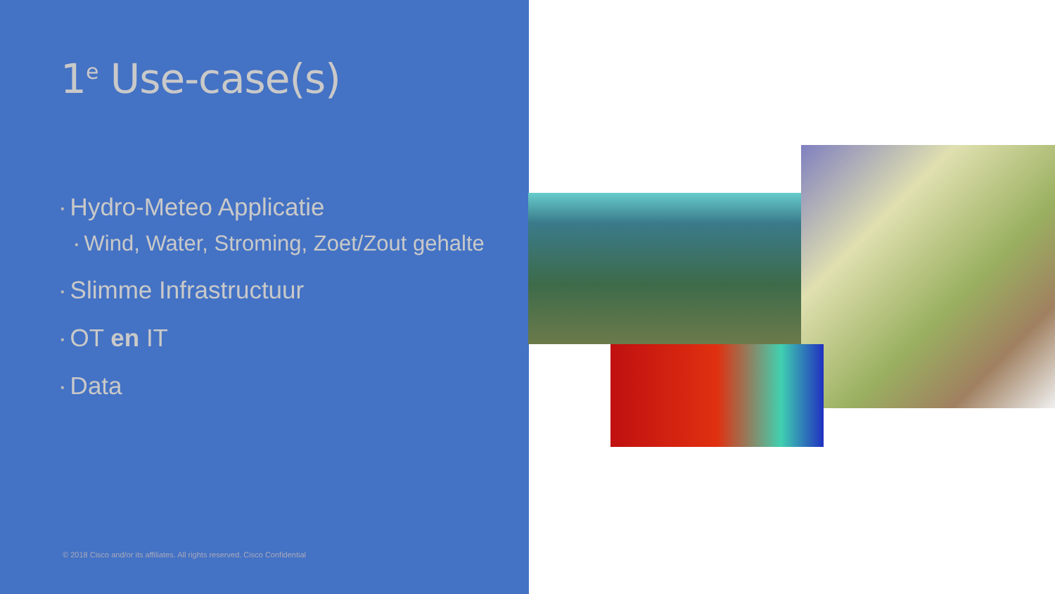1<sup>e</sup> Use-case(s)
• Hydro-Meteo Applicatie
• Wind, Water, Stroming, Zoet/Zout gehalte
• Slimme Infrastructuur
• OT en IT
• Data
© 2018 Cisco and/or its affiliates. All rights reserved. Cisco Confidential